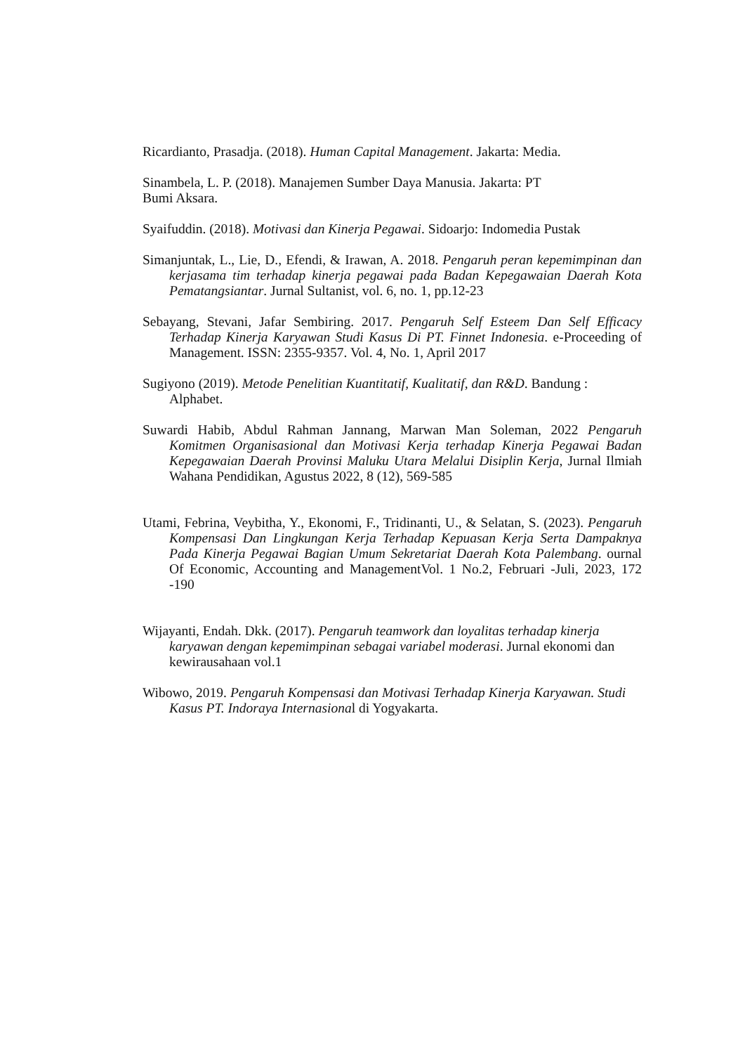Ricardianto, Prasadja. (2018). Human Capital Management. Jakarta: Media.
Sinambela, L. P. (2018). Manajemen Sumber Daya Manusia. Jakarta: PT
Bumi Aksara.
Syaifuddin. (2018). Motivasi dan Kinerja Pegawai. Sidoarjo: Indomedia Pustak
Simanjuntak, L., Lie, D., Efendi, & Irawan, A. 2018. Pengaruh peran kepemimpinan dan kerjasama tim terhadap kinerja pegawai pada Badan Kepegawaian Daerah Kota Pematangsiantar. Jurnal Sultanist, vol. 6, no. 1, pp.12-23
Sebayang, Stevani, Jafar Sembiring. 2017. Pengaruh Self Esteem Dan Self Efficacy Terhadap Kinerja Karyawan Studi Kasus Di PT. Finnet Indonesia. e-Proceeding of Management. ISSN: 2355-9357. Vol. 4, No. 1, April 2017
Sugiyono (2019). Metode Penelitian Kuantitatif, Kualitatif, dan R&D. Bandung : Alphabet.
Suwardi Habib, Abdul Rahman Jannang, Marwan Man Soleman, 2022 Pengaruh Komitmen Organisasional dan Motivasi Kerja terhadap Kinerja Pegawai Badan Kepegawaian Daerah Provinsi Maluku Utara Melalui Disiplin Kerja, Jurnal Ilmiah Wahana Pendidikan, Agustus 2022, 8 (12), 569-585
Utami, Febrina, Veybitha, Y., Ekonomi, F., Tridinanti, U., & Selatan, S. (2023). Pengaruh Kompensasi Dan Lingkungan Kerja Terhadap Kepuasan Kerja Serta Dampaknya Pada Kinerja Pegawai Bagian Umum Sekretariat Daerah Kota Palembang. ournal Of Economic, Accounting and ManagementVol. 1 No.2, Februari -Juli, 2023, 172 -190
Wijayanti, Endah. Dkk. (2017). Pengaruh teamwork dan loyalitas terhadap kinerja karyawan dengan kepemimpinan sebagai variabel moderasi. Jurnal ekonomi dan kewirausahaan vol.1
Wibowo, 2019. Pengaruh Kompensasi dan Motivasi Terhadap Kinerja Karyawan. Studi Kasus PT. Indoraya Internasional di Yogyakarta.